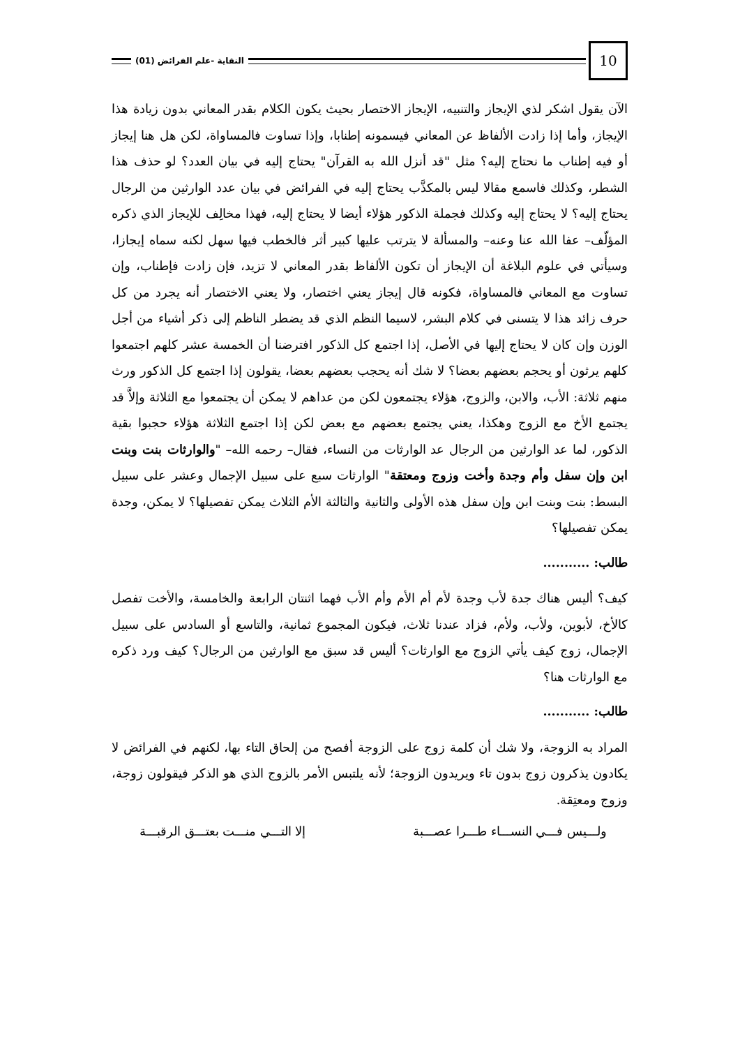النقاية -علم الفرائض (01)
10
الآن يقول اشكر لذي الإيجاز والتنبيه، الإيجاز الاختصار بحيث يكون الكلام بقدر المعاني بدون زيادة هذا الإيجاز، وأما إذا زادت الألفاظ عن المعاني فيسمونه إطنابا، وإذا تساوت فالمساواة، لكن هل هنا إيجاز أو فيه إطناب ما نحتاج إليه؟ مثل "قد أنزل الله به القرآن" يحتاج إليه في بيان العدد؟ لو حذف هذا الشطر، وكذلك فاسمع مقالا ليس بالمكذَّب يحتاج إليه في الفرائض في بيان عدد الوارثين من الرجال يحتاج إليه؟ لا يحتاج إليه وكذلك فجملة الذكور هؤلاء أيضا لا يحتاج إليه، فهذا مخالِف للإيجاز الذي ذكره المؤلّف– عفا الله عنا وعنه– والمسألة لا يترتب عليها كبير أثر فالخطب فيها سهل لكنه سماه إيجازا، وسيأتي في علوم البلاغة أن الإيجاز أن تكون الألفاظ بقدر المعاني لا تزيد، فإن زادت فإطناب، وإن تساوت مع المعاني فالمساواة، فكونه قال إيجاز يعني اختصار، ولا يعني الاختصار أنه يجرد من كل حرف زائد هذا لا يتسنى في كلام البشر، لاسيما النظم الذي قد يضطر الناظم إلى ذكر أشياء من أجل الوزن وإن كان لا يحتاج إليها في الأصل، إذا اجتمع كل الذكور افترضنا أن الخمسة عشر كلهم اجتمعوا كلهم يرثون أو يحجم بعضهم بعضا؟ لا شك أنه يحجب بعضهم بعضا، يقولون إذا اجتمع كل الذكور ورث منهم ثلاثة: الأب، والابن، والزوج، هؤلاء يجتمعون لكن من عداهم لا يمكن أن يجتمعوا مع الثلاثة وإلاَّ قد يجتمع الأخ مع الزوج وهكذا، يعني يجتمع بعضهم مع بعض لكن إذا اجتمع الثلاثة هؤلاء حجبوا بقية الذكور، لما عد الوارثين من الرجال عد الوارثات من النساء، فقال– رحمه الله– "والوارثات بنت وبنت ابن وإن سفل وأم وجدة وأخت وزوج ومعتقة" الوارثات سبع على سبيل الإجمال وعشر على سبيل البسط: بنت وبنت ابن وإن سفل هذه الأولى والثانية والثالثة الأم الثلاث يمكن تفصيلها؟ لا يمكن، وجدة يمكن تفصيلها؟
طالب: ...........
كيف؟ أليس هناك جدة لأب وجدة لأم أم الأم وأم الأب فهما اثنتان الرابعة والخامسة، والأخت تفصل كالأخ، لأبوين، ولأب، ولأم، فزاد عندنا ثلاث، فيكون المجموع ثمانية، والتاسع أو السادس على سبيل الإجمال، زوج كيف يأتي الزوج مع الوارثات؟ أليس قد سبق مع الوارثين من الرجال؟ كيف ورد ذكره مع الوارثات هنا؟
طالب: ...........
المراد به الزوجة، ولا شك أن كلمة زوج على الزوجة أفصح من إلحاق التاء بها، لكنهم في الفرائض لا يكادون يذكرون زوج بدون تاء ويريدون الزوجة؛ لأنه يلتبس الأمر بالزوج الذي هو الذكر فيقولون زوجة، وزوج ومعتِقة.
ولـــيس فـــي النســـاء طـــرا عصـــبة إلا التـــي منـــت بعتـــق الرقبـــة